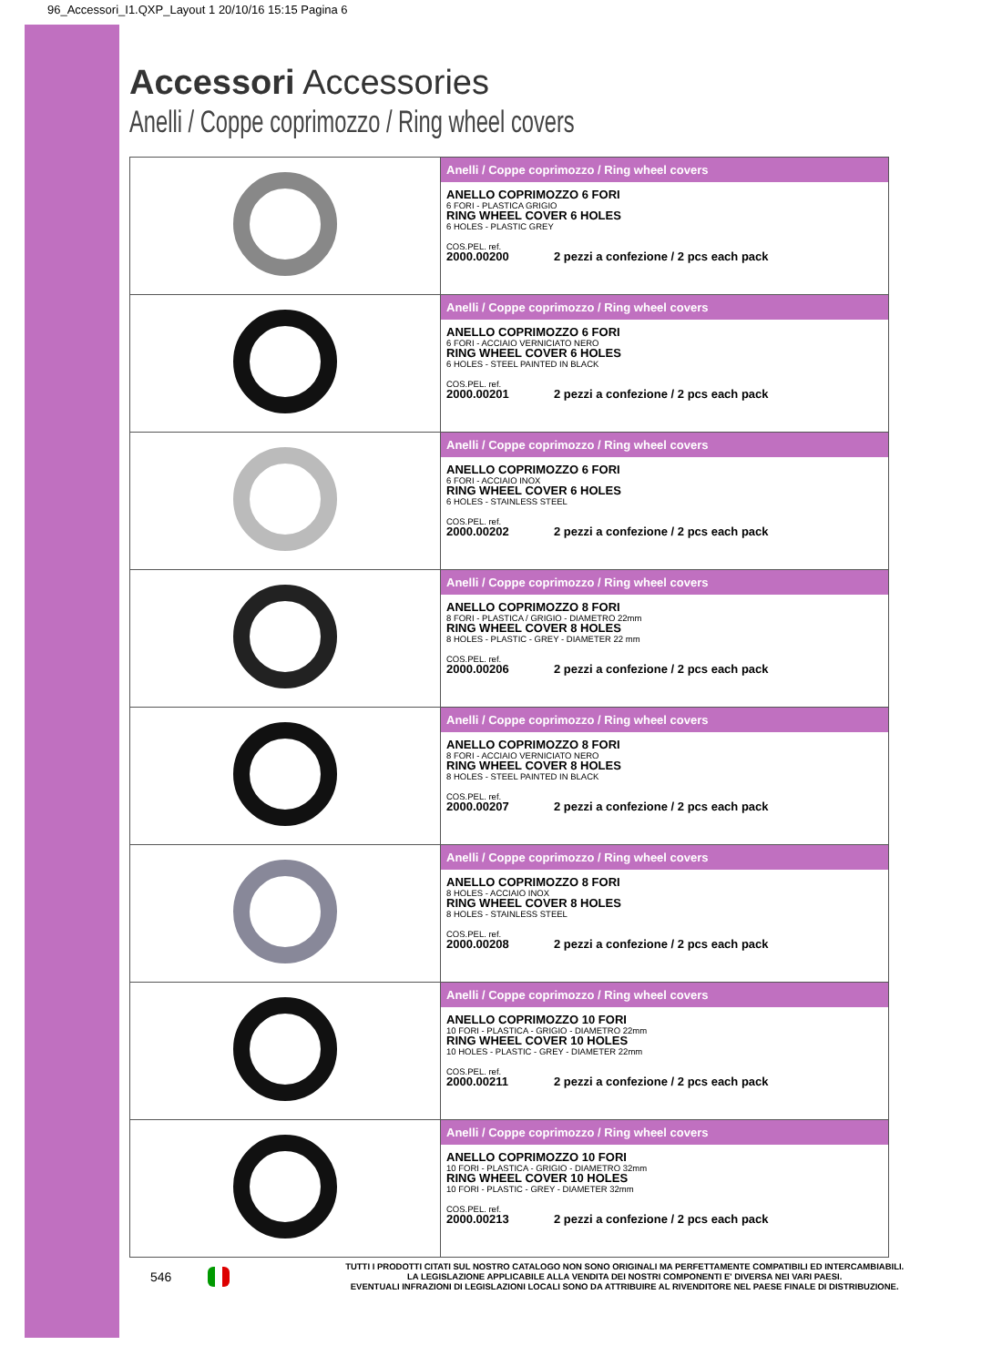96_Accessori_I1.QXP_Layout 1 20/10/16 15:15 Pagina 6
Accessori Accessories
Anelli / Coppe coprimozzo / Ring wheel covers
| | Anelli / Coppe coprimozzo / Ring wheel covers ANELLO COPRIMOZZO 6 FORI 6 FORI - PLASTICA GRIGIO RING WHEEL COVER 6 HOLES 6 HOLES - PLASTIC GREY COS.PEL. ref. 2000.00200 2 pezzi a confezione / 2 pcs each pack |
| | Anelli / Coppe coprimozzo / Ring wheel covers ANELLO COPRIMOZZO 6 FORI 6 FORI - ACCIAIO VERNICIATO NERO RING WHEEL COVER 6 HOLES 6 HOLES - STEEL PAINTED IN BLACK COS.PEL. ref. 2000.00201 2 pezzi a confezione / 2 pcs each pack |
| | Anelli / Coppe coprimozzo / Ring wheel covers ANELLO COPRIMOZZO 6 FORI 6 FORI - ACCIAIO INOX RING WHEEL COVER 6 HOLES 6 HOLES - STAINLESS STEEL COS.PEL. ref. 2000.00202 2 pezzi a confezione / 2 pcs each pack |
| | Anelli / Coppe coprimozzo / Ring wheel covers ANELLO COPRIMOZZO 8 FORI 8 FORI - PLASTICA / GRIGIO - DIAMETRO 22mm RING WHEEL COVER 8 HOLES 8 HOLES - PLASTIC - GREY - DIAMETER 22 mm COS.PEL. ref. 2000.00206 2 pezzi a confezione / 2 pcs each pack |
| | Anelli / Coppe coprimozzo / Ring wheel covers ANELLO COPRIMOZZO 8 FORI 8 FORI - ACCIAIO VERNICIATO NERO RING WHEEL COVER 8 HOLES 8 HOLES - STEEL PAINTED IN BLACK COS.PEL. ref. 2000.00207 2 pezzi a confezione / 2 pcs each pack |
| | Anelli / Coppe coprimozzo / Ring wheel covers ANELLO COPRIMOZZO 8 FORI 8 HOLES - ACCIAIO INOX RING WHEEL COVER 8 HOLES 8 HOLES - STAINLESS STEEL COS.PEL. ref. 2000.00208 2 pezzi a confezione / 2 pcs each pack |
| | Anelli / Coppe coprimozzo / Ring wheel covers ANELLO COPRIMOZZO 10 FORI 10 FORI - PLASTICA - GRIGIO - DIAMETRO 22mm RING WHEEL COVER 10 HOLES 10 HOLES - PLASTIC - GREY - DIAMETER 22mm COS.PEL. ref. 2000.00211 2 pezzi a confezione / 2 pcs each pack |
| | Anelli / Coppe coprimozzo / Ring wheel covers ANELLO COPRIMOZZO 10 FORI 10 FORI - PLASTICA - GRIGIO - DIAMETRO 32mm RING WHEEL COVER 10 HOLES 10 FORI - PLASTIC - GREY - DIAMETER 32mm COS.PEL. ref. 2000.00213 2 pezzi a confezione / 2 pcs each pack |
546
TUTTI I PRODOTTI CITATI SUL NOSTRO CATALOGO NON SONO ORIGINALI MA PERFETTAMENTE COMPATIBILI ED INTERCAMBIABILI.
LA LEGISLAZIONE APPLICABILE ALLA VENDITA DEI NOSTRI COMPONENTI E' DIVERSA NEI VARI PAESI.
EVENTUALI INFRAZIONI DI LEGISLAZIONI LOCALI SONO DA ATTRIBUIRE AL RIVENDITORE NEL PAESE FINALE DI DISTRIBUZIONE.